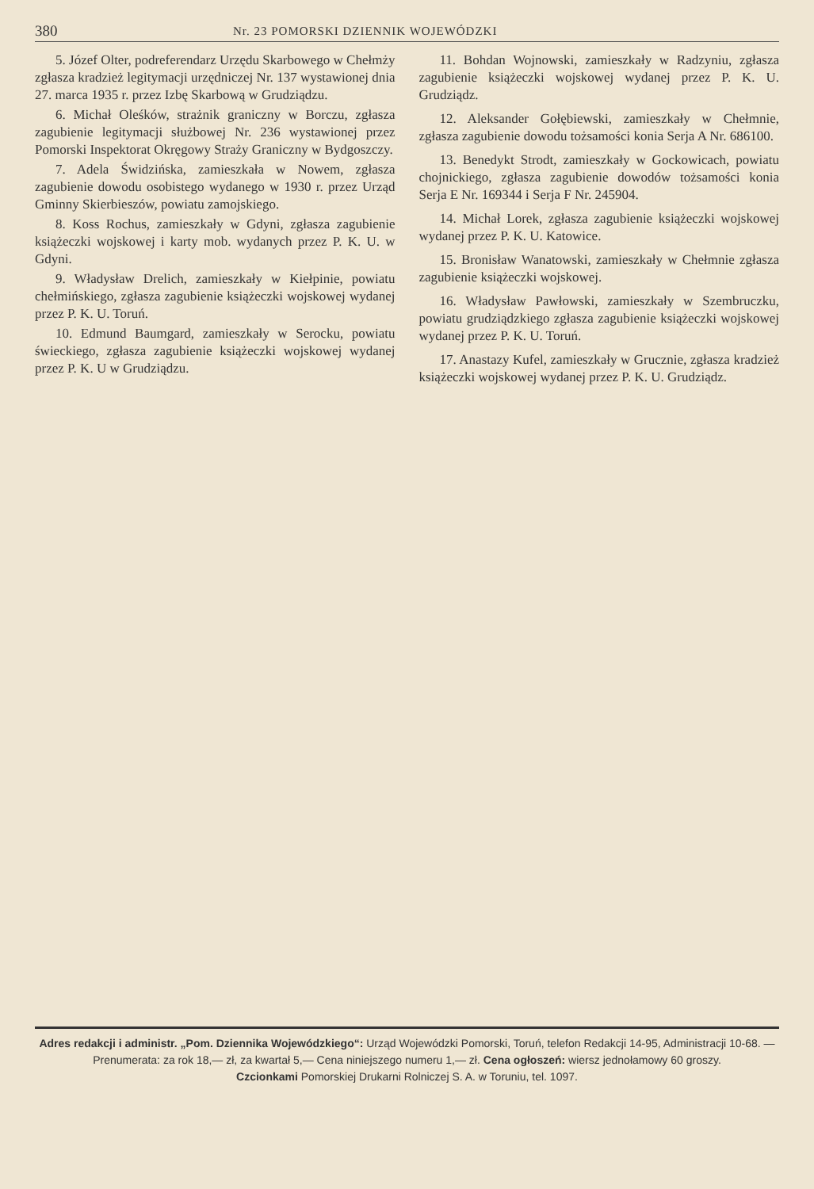380 Nr. 23 POMORSKI DZIENNIK WOJEWÓDZKI
5. Józef Olter, podreferendarz Urzędu Skarbowego w Chełmży zgłasza kradzież legitymacji urzędniczej Nr. 137 wystawionej dnia 27. marca 1935 r. przez Izbę Skarbową w Grudziądzu.
6. Michał Oleśków, strażnik graniczny w Borczu, zgłasza zagubienie legitymacji służbowej Nr. 236 wystawionej przez Pomorski Inspektorat Okręgowy Straży Graniczny w Bydgoszczy.
7. Adela Świdzińska, zamieszkała w Nowem, zgłasza zagubienie dowodu osobistego wydanego w 1930 r. przez Urząd Gminny Skierbieszów, powiatu zamojskiego.
8. Koss Rochus, zamieszkały w Gdyni, zgłasza zagubienie książeczki wojskowej i karty mob. wydanych przez P. K. U. w Gdyni.
9. Władysław Drelich, zamieszkały w Kiełpinie, powiatu chełmińskiego, zgłasza zagubienie książeczki wojskowej wydanej przez P. K. U. Toruń.
10. Edmund Baumgard, zamieszkały w Serocku, powiatu świeckiego, zgłasza zagubienie książeczki wojskowej wydanej przez P. K. U w Grudziądzu.
11. Bohdan Wojnowski, zamieszkały w Radzyniu, zgłasza zagubienie książeczki wojskowej wydanej przez P. K. U. Grudziądz.
12. Aleksander Gołębiewski, zamieszkały w Chełmnie, zgłasza zagubienie dowodu tożsamości konia Serja A Nr. 686100.
13. Benedykt Strodt, zamieszkały w Gockowicach, powiatu chojnickiego, zgłasza zagubienie dowodów tożsamości konia Serja E Nr. 169344 i Serja F Nr. 245904.
14. Michał Lorek, zgłasza zagubienie książeczki wojskowej wydanej przez P. K. U. Katowice.
15. Bronisław Wanatowski, zamieszkały w Chełmnie zgłasza zagubienie książeczki wojskowej.
16. Władysław Pawłowski, zamieszkały w Szembruczku, powiatu grudziądzkiego zgłasza zagubienie książeczki wojskowej wydanej przez P. K. U. Toruń.
17. Anastazy Kufel, zamieszkały w Grucznie, zgłasza kradzież książeczki wojskowej wydanej przez P. K. U. Grudziądz.
Adres redakcji i administr. „Pom. Dziennika Wojewódzkiego“: Urząd Wojewódzki Pomorski, Toruń, telefon Redakcji 14-95, Administracji 10-68. — Prenumerata: za rok 18,— zł, za kwartał 5,— Cena niniejszego numeru 1,— zł. Cena ogłoszeń: wiersz jednołamowy 60 groszy.
Czcionkami Pomorskiej Drukarni Rolniczej S. A. w Toruniu, tel. 1097.